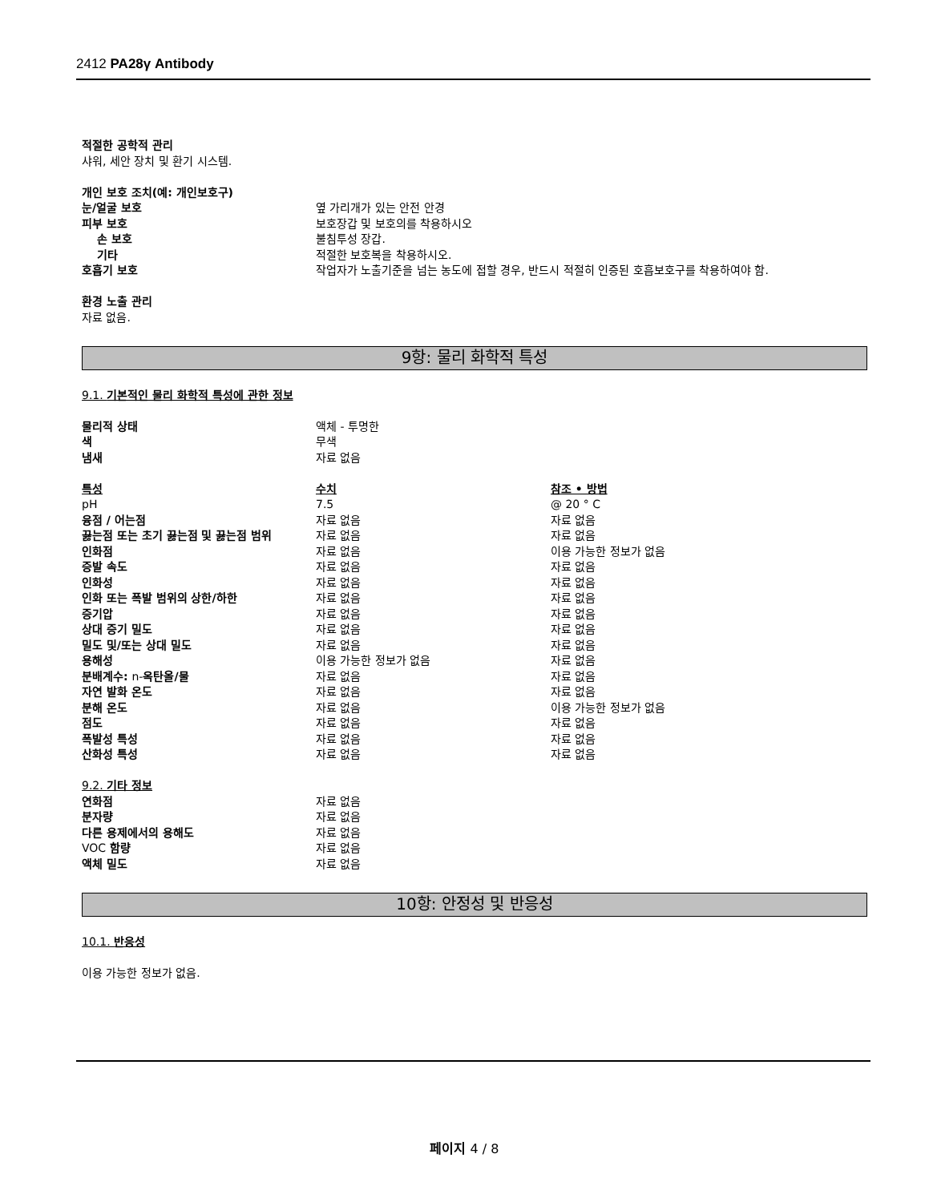2412 PA28γ Antibody
적절한 공학적 관리
샤워, 세안 장치 및 환기 시스템.
개인 보호 조치(예: 개인보호구)
| 눈/얼굴 보호 | 옆 가리개가 있는 안전 안경 |
| 피부 보호 | 보호장갑 및 보호의를 착용하시오 |
| 손 보호 | 불침투성 장갑. |
| 기타 | 적절한 보호복을 착용하시오. |
| 호흡기 보호 | 작업자가 노출기준을 넘는 농도에 접할 경우, 반드시 적절히 인증된 호흡보호구를 착용하여야 함. |
환경 노출 관리
자료 없음.
9항: 물리 화학적 특성
9.1. 기본적인 물리 화학적 특성에 관한 정보
| 물리적 상태 | 액체 - 투명한 |
| 색 | 무색 |
| 냄새 | 자료 없음 |
| 특성 | 수치 | 참조 • 방법 |
| pH | 7.5 | @ 20 ° C |
| 융점 / 어는점 | 자료 없음 | 자료 없음 |
| 끓는점 또는 초기 끓는점 및 끓는점 범위 | 자료 없음 | 자료 없음 |
| 인화점 | 자료 없음 | 이용 가능한 정보가 없음 |
| 증발 속도 | 자료 없음 | 자료 없음 |
| 인화성 | 자료 없음 | 자료 없음 |
| 인화 또는 폭발 범위의 상한/하한 | 자료 없음 | 자료 없음 |
| 증기압 | 자료 없음 | 자료 없음 |
| 상대 증기 밀도 | 자료 없음 | 자료 없음 |
| 밀도 및/또는 상대 밀도 | 자료 없음 | 자료 없음 |
| 용해성 | 이용 가능한 정보가 없음 | 자료 없음 |
| 분배계수: n- 옥탄올/물 | 자료 없음 | 자료 없음 |
| 자연 발화 온도 | 자료 없음 | 자료 없음 |
| 분해 온도 | 자료 없음 | 이용 가능한 정보가 없음 |
| 점도 | 자료 없음 | 자료 없음 |
| 폭발성 특성 | 자료 없음 | 자료 없음 |
| 산화성 특성 | 자료 없음 | 자료 없음 |
9.2. 기타 정보
| 연화점 | 자료 없음 |
| 분자량 | 자료 없음 |
| 다른 용제에서의 용해도 | 자료 없음 |
| VOC 함량 | 자료 없음 |
| 액체 밀도 | 자료 없음 |
10항: 안정성 및 반응성
10.1. 반응성
이용 가능한 정보가 없음.
페이지 4 / 8